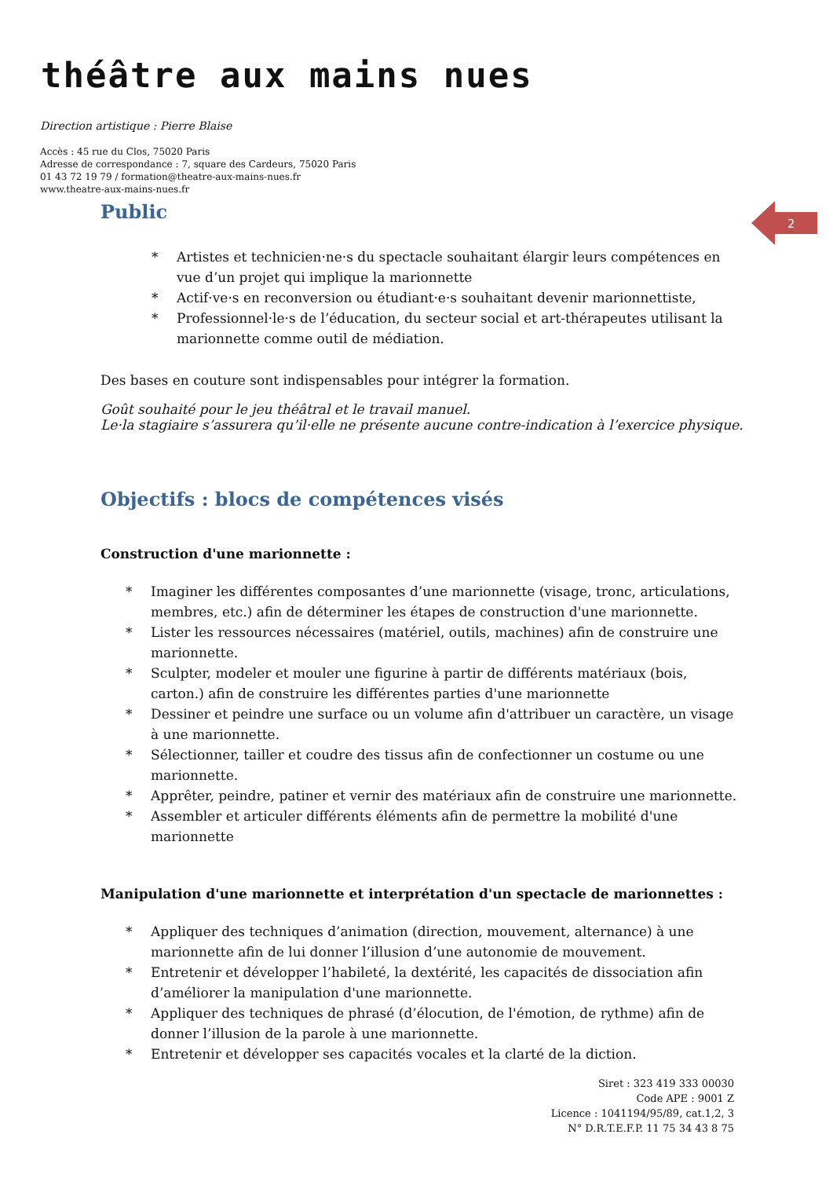théâtre aux mains nues
Direction artistique : Pierre Blaise
Accès : 45 rue du Clos, 75020 Paris
Adresse de correspondance : 7, square des Cardeurs, 75020 Paris
01 43 72 19 79 / formation@theatre-aux-mains-nues.fr
www.theatre-aux-mains-nues.fr
2
Public
* Artistes et technicien·ne·s du spectacle souhaitant élargir leurs compétences en vue d’un projet qui implique la marionnette
* Actif·ve·s en reconversion ou étudiant·e·s souhaitant devenir marionnettiste,
* Professionnel·le·s de l’éducation, du secteur social et art-thérapeutes utilisant la marionnette comme outil de médiation.
Des bases en couture sont indispensables pour intégrer la formation.
Goût souhaité pour le jeu théâtral et le travail manuel.
Le·la stagiaire s’assurera qu’il·elle ne présente aucune contre-indication à l’exercice physique.
Objectifs : blocs de compétences visés
Construction d'une marionnette :
* Imaginer les différentes composantes d’une marionnette (visage, tronc, articulations, membres, etc.) afin de déterminer les étapes de construction d'une marionnette.
* Lister les ressources nécessaires (matériel, outils, machines) afin de construire une marionnette.
* Sculpter, modeler et mouler une figurine à partir de différents matériaux (bois, carton.) afin de construire les différentes parties d'une marionnette
* Dessiner et peindre une surface ou un volume afin d'attribuer un caractère, un visage à une marionnette.
* Sélectionner, tailler et coudre des tissus afin de confectionner un costume ou une marionnette.
* Apprêter, peindre, patiner et vernir des matériaux afin de construire une marionnette.
* Assembler et articuler différents éléments afin de permettre la mobilité d'une marionnette
Manipulation d'une marionnette et interprétation d'un spectacle de marionnettes :
* Appliquer des techniques d’animation (direction, mouvement, alternance) à une marionnette afin de lui donner l’illusion d’une autonomie de mouvement.
* Entretenir et développer l’habileté, la dextérité, les capacités de dissociation afin d’améliorer la manipulation d'une marionnette.
* Appliquer des techniques de phrasé (d’élocution, de l'émotion, de rythme) afin de donner l’illusion de la parole à une marionnette.
* Entretenir et développer ses capacités vocales et la clarté de la diction.
Siret : 323 419 333 00030
Code APE : 9001 Z
Licence : 1041194/95/89, cat.1,2, 3
N° D.R.T.E.F.P. 11 75 34 43 8 75